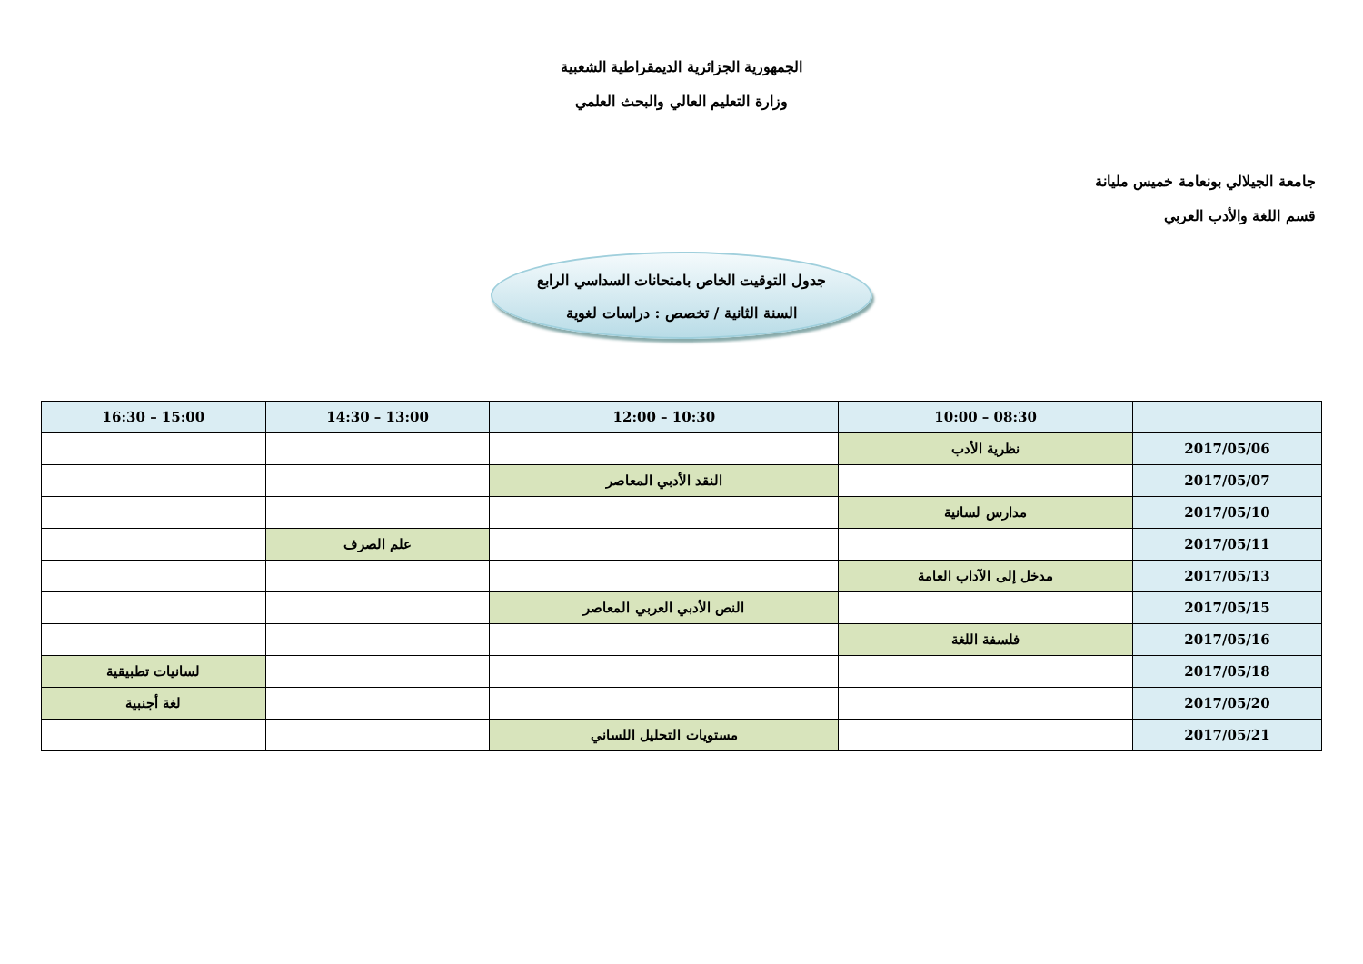الجمهورية الجزائرية الديمقراطية الشعبية
وزارة التعليم العالي والبحث العلمي
جامعة الجيلالي بونعامة خميس مليانة
قسم اللغة والأدب العربي
جدول التوقيت الخاص بامتحانات السداسي الرابع
السنة الثانية / تخصص : دراسات لغوية
| | 08:30 – 10:00 | 10:30 – 12:00 | 13:00 – 14:30 | 15:00 – 16:30 |
| --- | --- | --- | --- | --- |
| 2017/05/06 | نظرية الأدب | | | |
| 2017/05/07 | | النقد الأدبي المعاصر | | |
| 2017/05/10 | مدارس لسانية | | | |
| 2017/05/11 | | | علم الصرف | |
| 2017/05/13 | مدخل إلى الآداب العامة | | | |
| 2017/05/15 | | النص الأدبي العربي المعاصر | | |
| 2017/05/16 | فلسفة اللغة | | | |
| 2017/05/18 | | | | لسانيات تطبيقية |
| 2017/05/20 | | | | لغة أجنبية |
| 2017/05/21 | | مستويات التحليل اللساني | | |